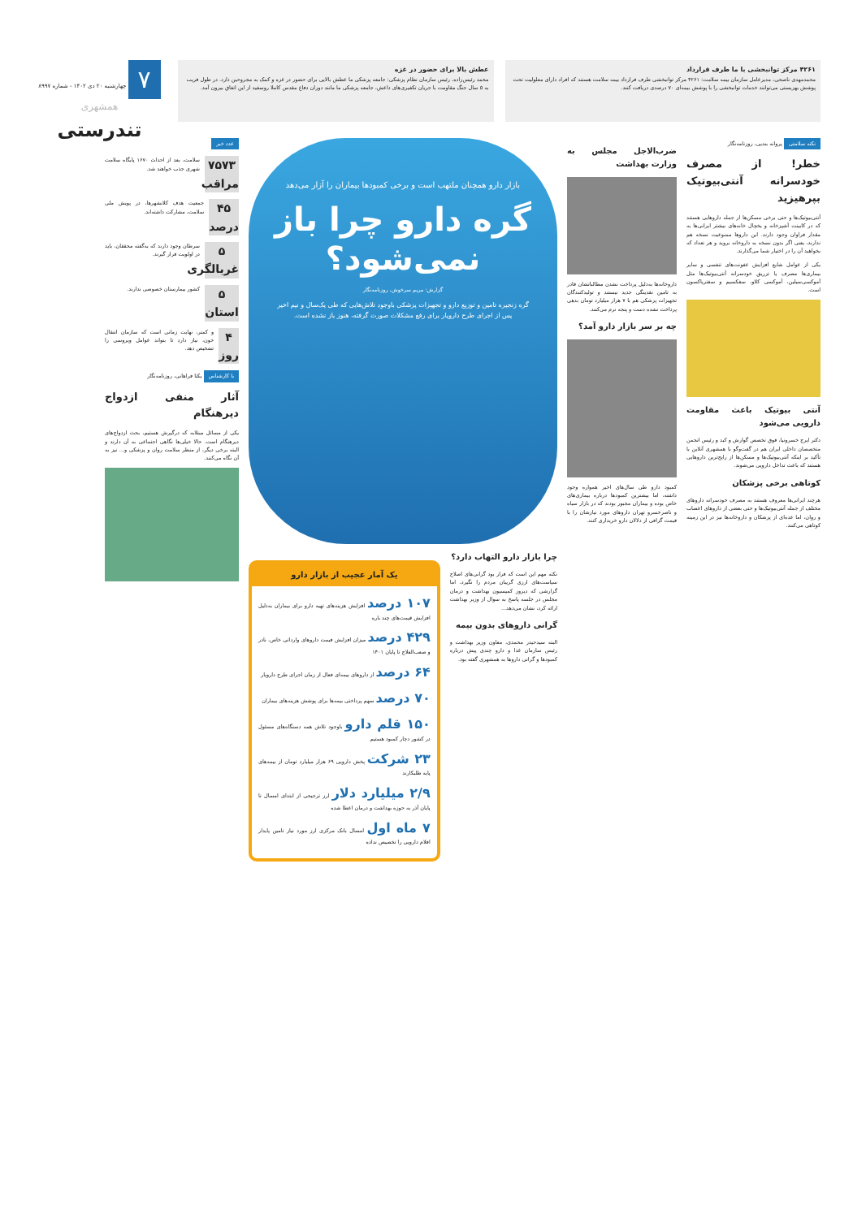۴۲۶۱ مرکز توانبخشی با ما طرف قرارداد
محمدمهدی ناصحی، مدیرعامل سازمان بیمه سلامت: ۴۲۶۱ مرکز توانبخشی طرف قرارداد بیمه سلامت هستند که افراد دارای معلولیت تحت پوشش بهزیستی می‌توانند خدمات توانبخشی را با پوشش بیمه‌ای ۷۰ درصدی دریافت کنند.
عطش بالا برای حضور در غزه
محمد رئیس‌زاده، رئیس سازمان نظام پزشکی: جامعه پزشکی ما عطش بالایی برای حضور در غزه و کمک به مجروحین دارد. در طول قریب به ۵ سال جنگ مقاومت با جریان تکفیری‌های داعش، جامعه پزشکی ما مانند دوران دفاع مقدس کاملا روسفید از این اتفاق بیرون آمد.
۷ چهارشنبه ۲۰ دی ۱۴۰۲ - شماره ۸۹۹۷
همشهری
تندرستی
نکته سلامتی پروانه بندیی، روزنامه‌نگار
خطر! از مصرف خودسرانه آنتی‌بیوتیک بپرهیزید
آنتی‌بیوتیک‌ها و حتی برخی مسکن‌ها از جمله داروهایی هستند که در کابینت آشپزخانه و یخچال خانه‌های بیشتر ایرانی‌ها به مقدار فراوان وجود دارند. این داروها ممنوعیت نسخه هم ندارند، یعنی اگر بدون نسخه به داروخانه بروید و هر تعداد که بخواهید آن را در اختیار شما می‌گذارند.
یکی از عوامل شایع افزایش عفونت‌های تنفسی و سایر بیماری‌ها مصرف یا تزریق خودسرانه آنتی‌بیوتیک‌ها مثل آموکسی‌سیلین، آموکسی کلاو، سفکسیم و سفتریاکسون است.
آنتی بیوتیک باعث مقاومت دارویی می‌شود
دکتر ایرج خسرونیا، فوق تخصص گوارش و کبد و رئیس انجمن متخصصان داخلی ایران هم در گفت‌وگو با همشهری آنلاین با تأکید بر اینکه آنتی‌بیوتیک‌ها و مسکن‌ها از رایج‌ترین داروهایی هستند که باعث تداخل دارویی می‌شوند.
کوتاهی برخی پزشکان
هرچند ایرانی‌ها معروف هستند به مصرف خودسرانه داروهای مختلف از جمله آنتی‌بیوتیک‌ها و حتی بعضی از داروهای اعصاب و روان، اما عده‌ای از پزشکان و داروخانه‌ها نیز در این زمینه کوتاهی می‌کنند.
ضرب‌الاجل مجلس به وزارت بهداشت
داروخانه‌ها به‌دلیل پرداخت نشدن مطالباتشان قادر به تامین نقدینگی جدید نیستند و تولیدکنندگان تجهیزات پزشکی هم با ۷ هزار میلیارد تومان بدهی پرداخت نشده دست و پنجه نرم می‌کنند.
چه بر سر بازار دارو آمد؟
کمبود دارو طی سال‌های اخیر همواره وجود داشته، اما بیشترین کمبودها درباره بیماری‌های خاص بوده و بیماران مجبور بودند که در بازار سیاه و ناصرخسرو تهران داروهای مورد نیازشان را با قیمت گزافی از دلالان دارو خریداری کنند.
بازار دارو همچنان ملتهب است و برخی کمبودها بیماران را آزار می‌دهد
گره دارو چرا باز نمی‌شود؟
گزارش: مریم سرخوش، روزنامه‌نگار
گره زنجیره تامین و توزیع دارو و تجهیزات پزشکی باوجود تلاش‌هایی که طی یک‌سال و نیم اخیر پس از اجرای طرح دارویار برای رفع مشکلات صورت گرفته، هنوز باز نشده است.
چرا بازار دارو التهاب دارد؟
نکته مهم این است که قرار بود گرانی‌های اصلاح سیاست‌های ارزی گریبان مردم را نگیرد، اما گزارشی که دیروز کمیسیون بهداشت و درمان مجلس در جلسه پاسخ به سوال از وزیر بهداشت ارائه کرد، نشان می‌دهد...
گرانی داروهای بدون بیمه
البته سیدحیدر محمدی، معاون وزیر بهداشت و رئیس سازمان غذا و دارو چندی پیش درباره کمبودها و گرانی داروها به همشهری گفته بود.
یک آمار عجیب از بازار دارو
۱۰۷ درصد افزایش هزینه‌های تهیه دارو برای بیماران به‌دلیل افزایش قیمت‌های چند باره
۴۲۹ درصد میزان افزایش قیمت داروهای وارداتی خاص، نادر و صعب‌العلاج تا پایان ۱۴۰۱
۶۴ درصد از داروهای بیمه‌ای فعال از زمان اجرای طرح دارویار
۷۰ درصد سهم پرداختی بیمه‌ها برای پوشش هزینه‌های بیماران
۱۵۰ قلم دارو باوجود تلاش همه دستگاه‌های مسئول در کشور دچار کمبود هستیم
۲۳ شرکت پخش دارویی ۶۹ هزار میلیارد تومان از بیمه‌های پایه طلبکارند
۲/۹ میلیارد دلار ارز ترجیحی از ابتدای امسال تا پایان آذر به حوزه بهداشت و درمان اعطا شده
۷ ماه اول امسال بانک مرکزی ارز مورد نیاز تامین پایدار اقلام دارویی را تخصیص نداده
عدد خبر
۷۵۷۳ مراقب
سلامت، بعد از احداث ۱۶۷۰ پایگاه سلامت شهری جذب خواهند شد.
۴۵ درصد
جمعیت هدف کلانشهرها، در پویش ملی سلامت، مشارکت داشته‌اند.
۵ غربالگری
سرطان وجود دارند که به‌گفته محققان، باید در اولویت قرار گیرند.
۵ استان
کشور بیمارستان خصوصی ندارند.
۴ روز
و کمتر، نهایت زمانی است که سازمان انتقال خون، نیاز دارد تا بتواند عوامل ویروسی را تشخیص دهد.
با کارشناس یکتا فراهانی، روزنامه‌نگار
آثار منفی ازدواج دیرهنگام
یکی از مسائل مبتلابه که درگیرش هستیم، بحث ازدواج‌های دیرهنگام است. حالا خیلی‌ها نگاهی اجتماعی به آن دارند و البته برخی دیگر، از منظر سلامت روان و پزشکی و... نیز به آن نگاه می‌کنند.